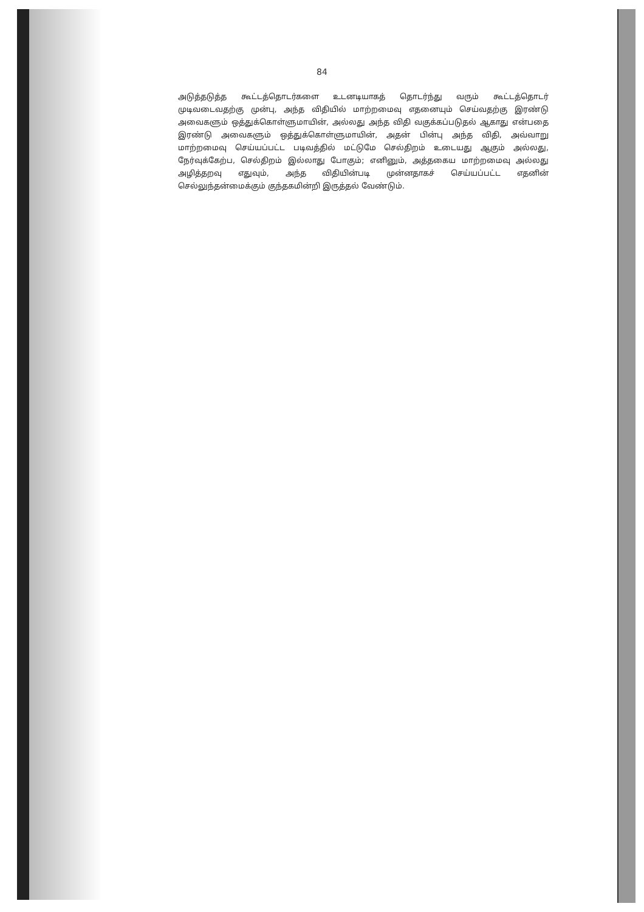84
அடுத்தடுத்த கூட்டத்தொடர்களை உடனடியாகத் தொடர்ந்து வரும் கூட்டத்தொடர் முடிவடைவதற்கு முன்பு, அந்த விதியில் மாற்றமைவு எதனையும் செய்வதற்கு இரண்டு அவைகளும் ஒத்துக்கொள்ளுமாயின், அல்லது அந்த விதி வகுக்கப்படுதல் ஆகாது என்பதை இரண்டு அவைகளும் ஒத்துக்கொள்ளுமாயின், அதன் பின்பு அந்த விதி, அவ்வாறு மாற்றமைவு செய்யப்பட்ட படிவத்தில் மட்டுமே செல்திறம் உடையது ஆகும் அல்லது, நேர்வுக்கேற்ப, செல்திறம் இல்லாது போகும்; எனினும், அத்தகைய மாற்றமைவு அல்லது அழித்தறவு எதுவும், அந்த விதியின்படி முன்னதாகச் செய்யப்பட்ட எதனின் செல்லுந்தன்மைக்கும் குந்தகமின்றி இருத்தல் வேண்டும்.